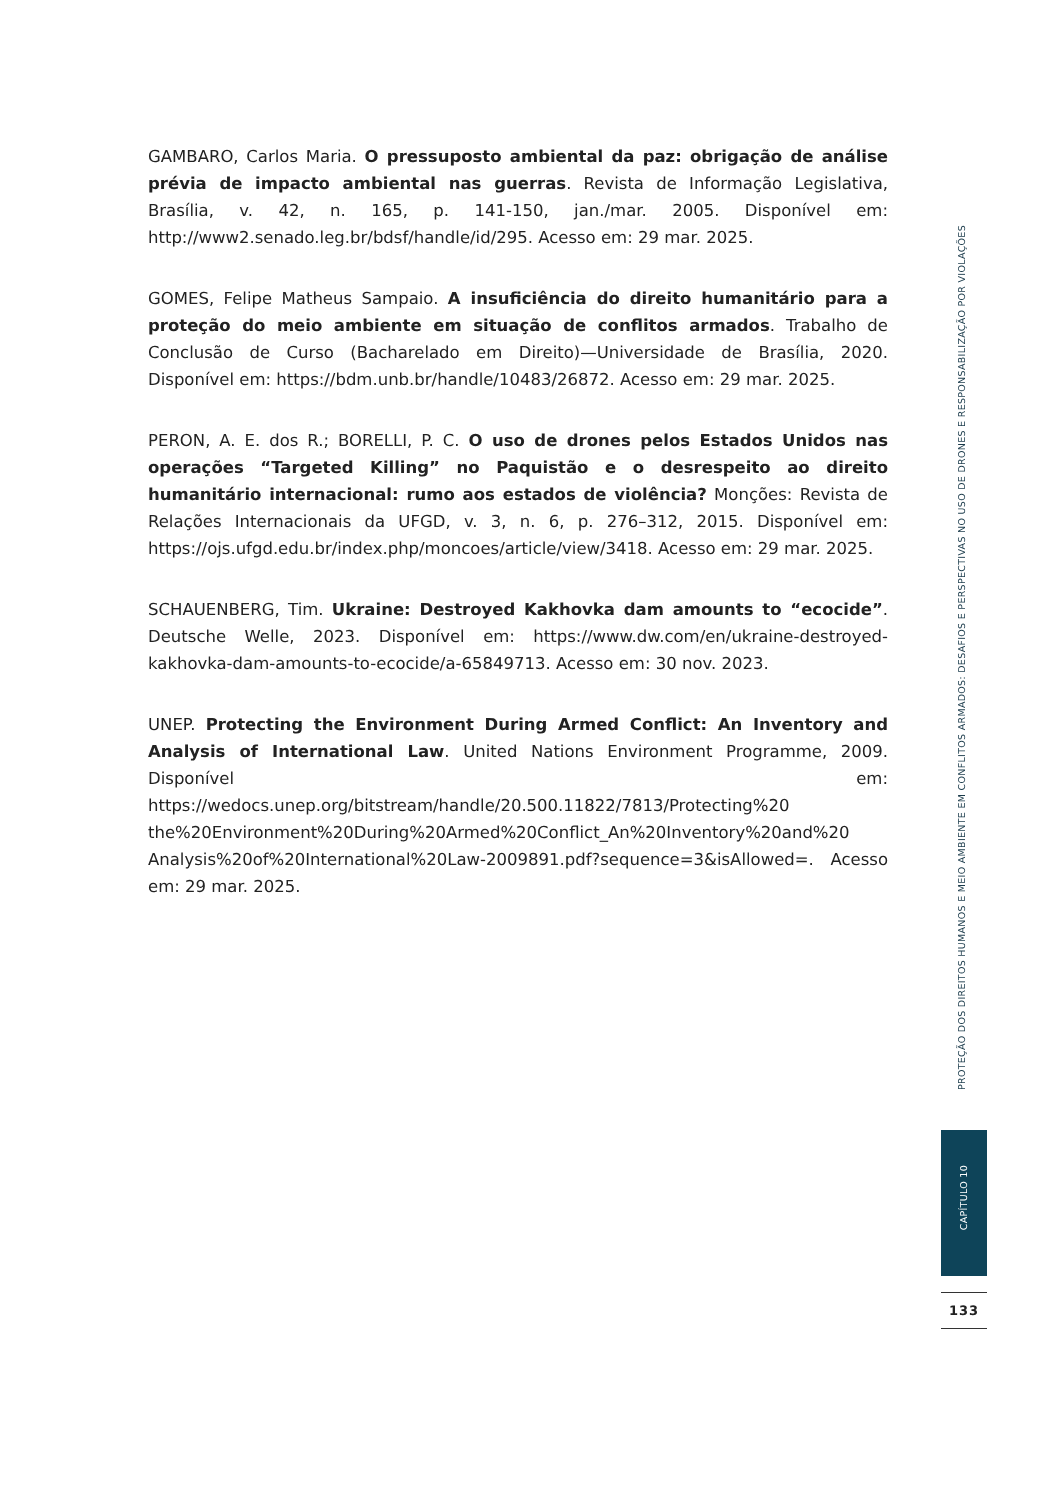GAMBARO, Carlos Maria. O pressuposto ambiental da paz: obrigação de análise prévia de impacto ambiental nas guerras. Revista de Informação Legislativa, Brasília, v. 42, n. 165, p. 141-150, jan./mar. 2005. Disponível em: http://www2.senado.leg.br/bdsf/handle/id/295. Acesso em: 29 mar. 2025.
GOMES, Felipe Matheus Sampaio. A insuficiência do direito humanitário para a proteção do meio ambiente em situação de conflitos armados. Trabalho de Conclusão de Curso (Bacharelado em Direito)—Universidade de Brasília, 2020. Disponível em: https://bdm.unb.br/handle/10483/26872. Acesso em: 29 mar. 2025.
PERON, A. E. dos R.; BORELLI, P. C. O uso de drones pelos Estados Unidos nas operações “Targeted Killing” no Paquistão e o desrespeito ao direito humanitário internacional: rumo aos estados de violência? Monções: Revista de Relações Internacionais da UFGD, v. 3, n. 6, p. 276–312, 2015. Disponível em: https://ojs.ufgd.edu.br/index.php/moncoes/article/view/3418. Acesso em: 29 mar. 2025.
SCHAUENBERG, Tim. Ukraine: Destroyed Kakhovka dam amounts to “ecocide”. Deutsche Welle, 2023. Disponível em: https://www.dw.com/en/ukraine-destroyed-kakhovka-dam-amounts-to-ecocide/a-65849713. Acesso em: 30 nov. 2023.
UNEP. Protecting the Environment During Armed Conflict: An Inventory and Analysis of International Law. United Nations Environment Programme, 2009. Disponível em: https://wedocs.unep.org/bitstream/handle/20.500.11822/7813/Protecting%20 the%20Environment%20During%20Armed%20Conflict_An%20Inventory%20and%20 Analysis%20of%20International%20Law-2009891.pdf?sequence=3&isAllowed=. Acesso em: 29 mar. 2025.
PROTEÇÃO DOS DIREITOS HUMANOS E MEIO AMBIENTE EM CONFLITOS ARMADOS: DESAFIOS E PERSPECTIVAS NO USO DE DRONES E RESPONSABILIZAÇÃO POR VIOLAÇÕES
CAPÍTULO 10
133